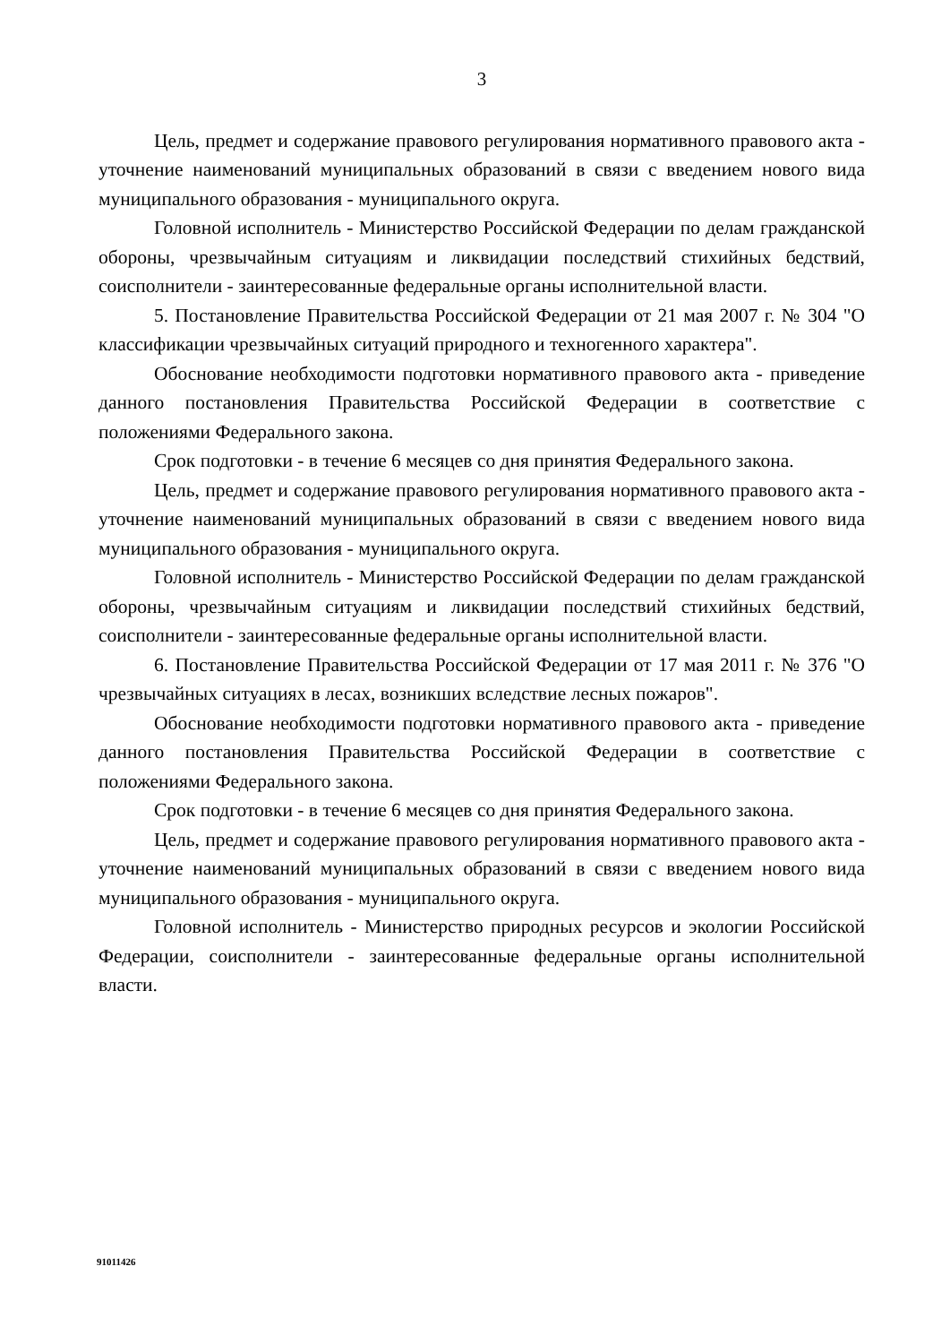3
Цель, предмет и содержание правового регулирования нормативного правового акта - уточнение наименований муниципальных образований в связи с введением нового вида муниципального образования - муниципального округа.
Головной исполнитель - Министерство Российской Федерации по делам гражданской обороны, чрезвычайным ситуациям и ликвидации последствий стихийных бедствий, соисполнители - заинтересованные федеральные органы исполнительной власти.
5. Постановление Правительства Российской Федерации от 21 мая 2007 г. № 304 "О классификации чрезвычайных ситуаций природного и техногенного характера".
Обоснование необходимости подготовки нормативного правового акта - приведение данного постановления Правительства Российской Федерации в соответствие с положениями Федерального закона.
Срок подготовки - в течение 6 месяцев со дня принятия Федерального закона.
Цель, предмет и содержание правового регулирования нормативного правового акта - уточнение наименований муниципальных образований в связи с введением нового вида муниципального образования - муниципального округа.
Головной исполнитель - Министерство Российской Федерации по делам гражданской обороны, чрезвычайным ситуациям и ликвидации последствий стихийных бедствий, соисполнители - заинтересованные федеральные органы исполнительной власти.
6. Постановление Правительства Российской Федерации от 17 мая 2011 г. № 376 "О чрезвычайных ситуациях в лесах, возникших вследствие лесных пожаров".
Обоснование необходимости подготовки нормативного правового акта - приведение данного постановления Правительства Российской Федерации в соответствие с положениями Федерального закона.
Срок подготовки - в течение 6 месяцев со дня принятия Федерального закона.
Цель, предмет и содержание правового регулирования нормативного правового акта - уточнение наименований муниципальных образований в связи с введением нового вида муниципального образования - муниципального округа.
Головной исполнитель - Министерство природных ресурсов и экологии Российской Федерации, соисполнители - заинтересованные федеральные органы исполнительной власти.
91011426